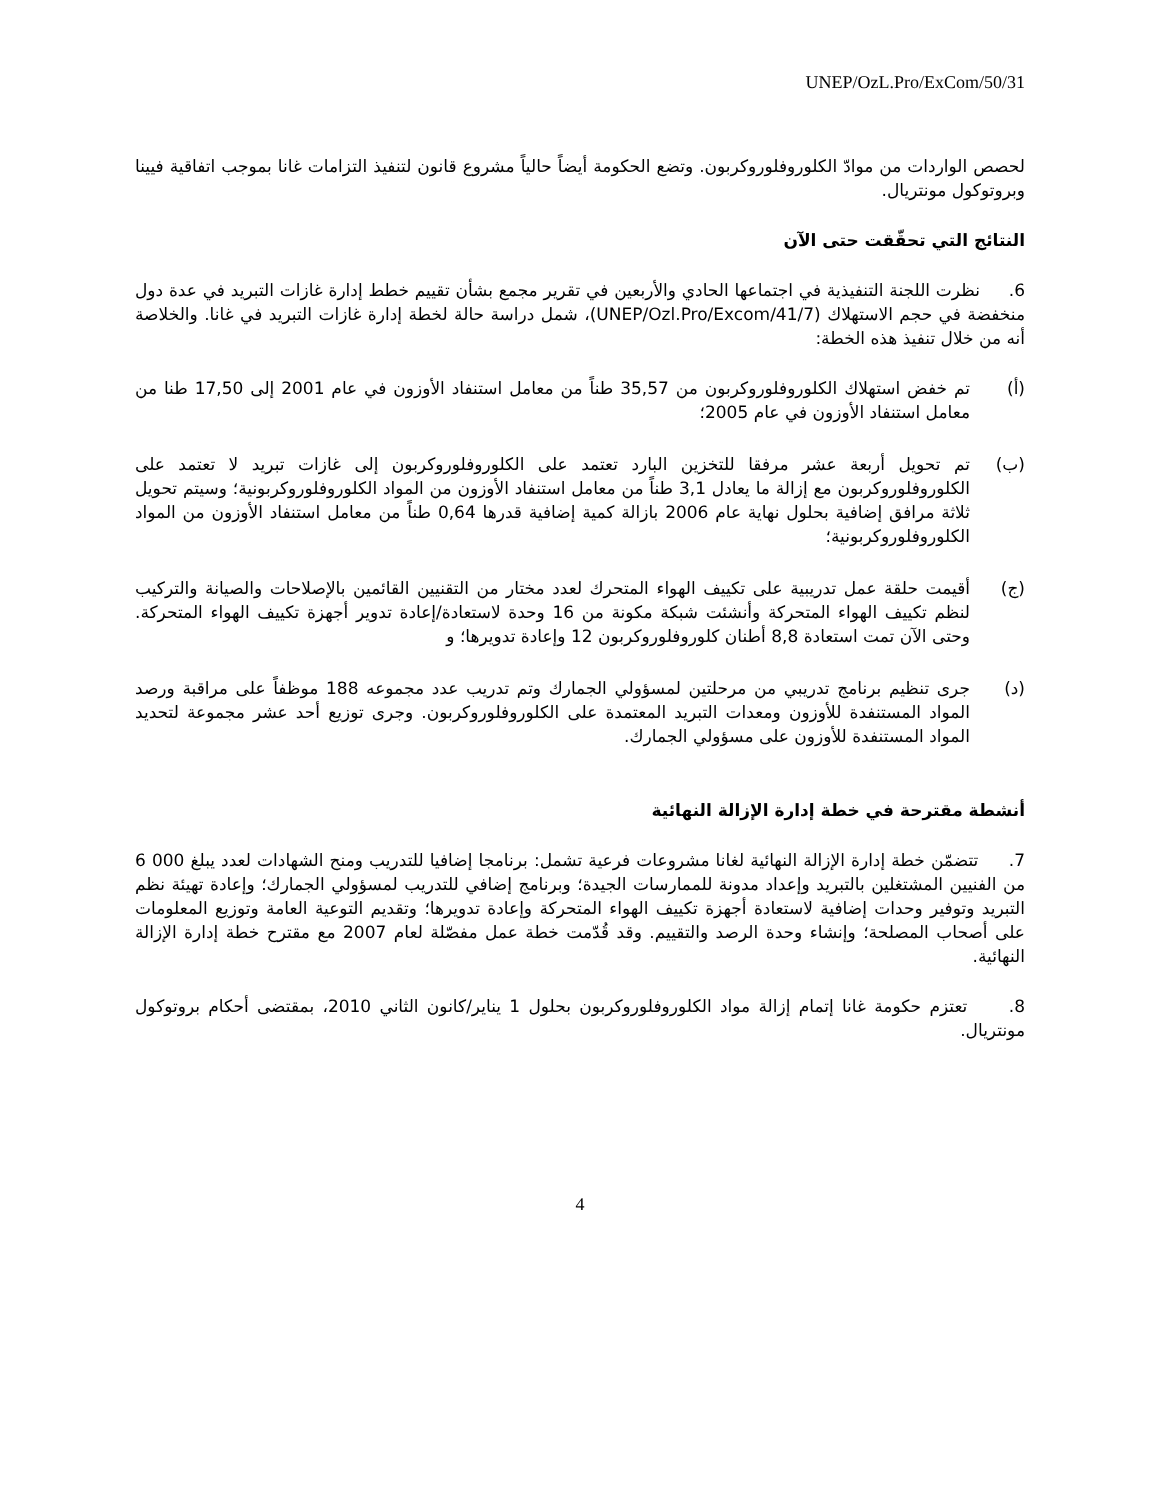UNEP/OzL.Pro/ExCom/50/31
لحصص الواردات من موادّ الكلوروفلوروكربون. وتضع الحكومة أيضاً حالياً مشروع قانون لتنفيذ التزامات غانا بموجب اتفاقية فيينا وبروتوكول مونتريال.
النتائج التي تحقّقت حتى الآن
6. نظرت اللجنة التنفيذية في اجتماعها الحادي والأربعين في تقرير مجمع بشأن تقييم خطط إدارة غازات التبريد في عدة دول منخفضة في حجم الاستهلاك (UNEP/Ozl.Pro/Excom/41/7)، شمل دراسة حالة لخطة إدارة غازات التبريد في غانا. والخلاصة أنه من خلال تنفيذ هذه الخطة:
(أ) تم خفض استهلاك الكلوروفلوروكربون من 35,57 طناً من معامل استنفاد الأوزون في عام 2001 إلى 17,50 طنا من معامل استنفاد الأوزون في عام 2005؛
(ب) تم تحويل أربعة عشر مرفقا للتخزين البارد تعتمد على الكلوروفلوروكربون إلى غازات تبريد لا تعتمد على الكلوروفلوروكربون مع إزالة ما يعادل 3,1 طناً من معامل استنفاد الأوزون من المواد الكلوروفلوروكربونية؛ وسيتم تحويل ثلاثة مرافق إضافية بحلول نهاية عام 2006 بازالة كمية إضافية قدرها 0,64 طناً من معامل استنفاد الأوزون من المواد الكلوروفلوروكربونية؛
(ج) أقيمت حلقة عمل تدريبية على تكييف الهواء المتحرك لعدد مختار من التقنيين القائمين بالإصلاحات والصيانة والتركيب لنظم تكييف الهواء المتحركة وأنشئت شبكة مكونة من 16 وحدة لاستعادة/إعادة تدوير أجهزة تكييف الهواء المتحركة. وحتى الآن تمت استعادة 8,8 أطنان كلوروفلوروكربون 12 وإعادة تدويرها؛ و
(د) جرى تنظيم برنامج تدريبي من مرحلتين لمسؤولي الجمارك وتم تدريب عدد مجموعه 188 موظفاً على مراقبة ورصد المواد المستنفدة للأوزون ومعدات التبريد المعتمدة على الكلوروفلوروكربون. وجرى توزيع أحد عشر مجموعة لتحديد المواد المستنفدة للأوزون على مسؤولي الجمارك.
أنشطة مقترحة في خطة إدارة الإزالة النهائية
7. تتضمّن خطة إدارة الإزالة النهائية لغانا مشروعات فرعية تشمل: برنامجا إضافيا للتدريب ومنح الشهادات لعدد يبلغ 000 6 من الفنيين المشتغلين بالتبريد وإعداد مدونة للممارسات الجيدة؛ وبرنامج إضافي للتدريب لمسؤولي الجمارك؛ وإعادة تهيئة نظم التبريد وتوفير وحدات إضافية لاستعادة أجهزة تكييف الهواء المتحركة وإعادة تدويرها؛ وتقديم التوعية العامة وتوزيع المعلومات على أصحاب المصلحة؛ وإنشاء وحدة الرصد والتقييم. وقد قُدّمت خطة عمل مفصّلة لعام 2007 مع مقترح خطة إدارة الإزالة النهائية.
8. تعتزم حكومة غانا إتمام إزالة مواد الكلوروفلوروكربون بحلول 1 يناير/كانون الثاني 2010، بمقتضى أحكام بروتوكول مونتريال.
4